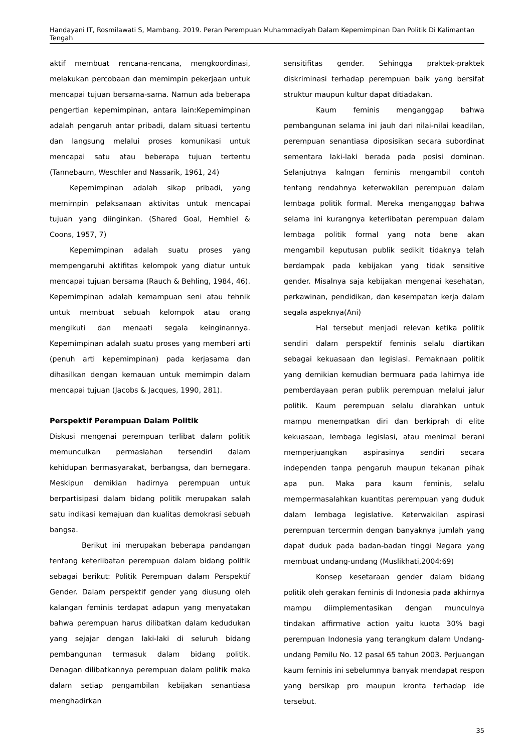Handayani IT, Rosmilawati S, Mambang. 2019. Peran Perempuan Muhammadiyah Dalam Kepemimpinan Dan Politik Di Kalimantan Tengah
aktif membuat rencana-rencana, mengkoordinasi, melakukan percobaan dan memimpin pekerjaan untuk mencapai tujuan bersama-sama. Namun ada beberapa pengertian kepemimpinan, antara lain:Kepemimpinan adalah pengaruh antar pribadi, dalam situasi tertentu dan langsung melalui proses komunikasi untuk mencapai satu atau beberapa tujuan tertentu (Tannebaum, Weschler and Nassarik, 1961, 24)
Kepemimpinan adalah sikap pribadi, yang memimpin pelaksanaan aktivitas untuk mencapai tujuan yang diinginkan. (Shared Goal, Hemhiel & Coons, 1957, 7)
Kepemimpinan adalah suatu proses yang mempengaruhi aktifitas kelompok yang diatur untuk mencapai tujuan bersama (Rauch & Behling, 1984, 46). Kepemimpinan adalah kemampuan seni atau tehnik untuk membuat sebuah kelompok atau orang mengikuti dan menaati segala keinginannya. Kepemimpinan adalah suatu proses yang memberi arti (penuh arti kepemimpinan) pada kerjasama dan dihasilkan dengan kemauan untuk memimpin dalam mencapai tujuan (Jacobs & Jacques, 1990, 281).
Perspektif Perempuan Dalam Politik
Diskusi mengenai perempuan terlibat dalam politik memunculkan permaslahan tersendiri dalam kehidupan bermasyarakat, berbangsa, dan bernegara. Meskipun demikian hadirnya perempuan untuk berpartisipasi dalam bidang politik merupakan salah satu indikasi kemajuan dan kualitas demokrasi sebuah bangsa.
Berikut ini merupakan beberapa pandangan tentang keterlibatan perempuan dalam bidang politik sebagai berikut: Politik Perempuan dalam Perspektif Gender. Dalam perspektif gender yang diusung oleh kalangan feminis terdapat adapun yang menyatakan bahwa perempuan harus dilibatkan dalam kedudukan yang sejajar dengan laki-laki di seluruh bidang pembangunan termasuk dalam bidang politik. Denagan dilibatkannya perempuan dalam politik maka dalam setiap pengambilan kebijakan senantiasa menghadirkan
sensitifitas gender. Sehingga praktek-praktek diskriminasi terhadap perempuan baik yang bersifat struktur maupun kultur dapat ditiadakan.
Kaum feminis menganggap bahwa pembangunan selama ini jauh dari nilai-nilai keadilan, perempuan senantiasa diposisikan secara subordinat sementara laki-laki berada pada posisi dominan. Selanjutnya kalngan feminis mengambil contoh tentang rendahnya keterwakilan perempuan dalam lembaga politik formal. Mereka menganggap bahwa selama ini kurangnya keterlibatan perempuan dalam lembaga politik formal yang nota bene akan mengambil keputusan publik sedikit tidaknya telah berdampak pada kebijakan yang tidak sensitive gender. Misalnya saja kebijakan mengenai kesehatan, perkawinan, pendidikan, dan kesempatan kerja dalam segala aspeknya(Ani)
Hal tersebut menjadi relevan ketika politik sendiri dalam perspektif feminis selalu diartikan sebagai kekuasaan dan legislasi. Pemaknaan politik yang demikian kemudian bermuara pada lahirnya ide pemberdayaan peran publik perempuan melalui jalur politik. Kaum perempuan selalu diarahkan untuk mampu menempatkan diri dan berkiprah di elite kekuasaan, lembaga legislasi, atau menimal berani memperjuangkan aspirasinya sendiri secara independen tanpa pengaruh maupun tekanan pihak apa pun. Maka para kaum feminis, selalu mempermasalahkan kuantitas perempuan yang duduk dalam lembaga legislative. Keterwakilan aspirasi perempuan tercermin dengan banyaknya jumlah yang dapat duduk pada badan-badan tinggi Negara yang membuat undang-undang (Muslikhati,2004:69)
Konsep kesetaraan gender dalam bidang politik oleh gerakan feminis di Indonesia pada akhirnya mampu diimplementasikan dengan munculnya tindakan affirmative action yaitu kuota 30% bagi perempuan Indonesia yang terangkum dalam Undang-undang Pemilu No. 12 pasal 65 tahun 2003. Perjuangan kaum feminis ini sebelumnya banyak mendapat respon yang bersikap pro maupun kronta terhadap ide tersebut.
35